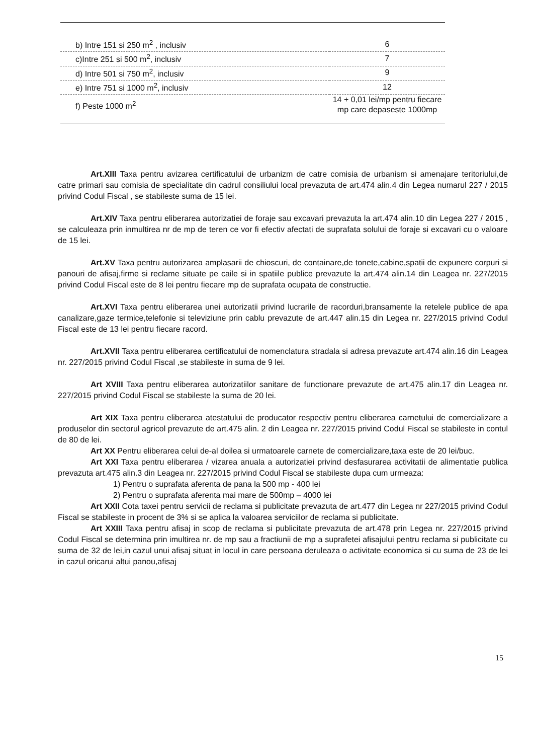| b) Intre 151 si 250 m<sup>2</sup> , inclusiv | 6 |
| c)Intre 251 si 500 m<sup>2</sup>, inclusiv | 7 |
| d) Intre 501 si 750 m<sup>2</sup>, inclusiv | 9 |
| e) Intre 751 si 1000 m<sup>2</sup>, inclusiv | 12 |
| f) Peste 1000 m<sup>2</sup> | 14 + 0,01 lei/mp pentru fiecare mp care depaseste 1000mp |
Art.XIII Taxa pentru avizarea certificatului de urbanizm de catre comisia de urbanism si amenajare teritoriului,de catre primari sau comisia de specialitate din cadrul consiliului local prevazuta de art.474 alin.4 din Legea numarul 227 / 2015 privind Codul Fiscal , se stabileste suma de 15 lei.
Art.XIV Taxa pentru eliberarea autorizatiei de foraje sau excavari prevazuta la art.474 alin.10 din Legea 227 / 2015 , se calculeaza prin inmultirea nr de mp de teren ce vor fi efectiv afectati de suprafata solului de foraje si excavari cu o valoare de 15 lei.
Art.XV Taxa pentru autorizarea amplasarii de chioscuri, de containare,de tonete,cabine,spatii de expunere corpuri si panouri de afisaj,firme si reclame situate pe caile si in spatiile publice prevazute la art.474 alin.14 din Leagea nr. 227/2015 privind Codul Fiscal este de 8 lei pentru fiecare mp de suprafata ocupata de constructie.
Art.XVI Taxa pentru eliberarea unei autorizatii privind lucrarile de racorduri,bransamente la retelele publice de apa canalizare,gaze termice,telefonie si televiziune prin cablu prevazute de art.447 alin.15 din Legea nr. 227/2015 privind Codul Fiscal este de 13 lei pentru fiecare racord.
Art.XVII Taxa pentru eliberarea certificatului de nomenclatura stradala si adresa prevazute art.474 alin.16 din Leagea nr. 227/2015 privind Codul Fiscal ,se stabileste in suma de 9 lei.
Art XVIII Taxa pentru eliberarea autorizatiilor sanitare de functionare prevazute de art.475 alin.17 din Leagea nr. 227/2015 privind Codul Fiscal se stabileste la suma de 20 lei.
Art XIX Taxa pentru eliberarea atestatului de producator respectiv pentru eliberarea carnetului de comercializare a produselor din sectorul agricol prevazute de art.475 alin. 2 din Leagea nr. 227/2015 privind Codul Fiscal se stabileste in contul de 80 de lei.
Art XX Pentru eliberarea celui de-al doilea si urmatoarele carnete de comercializare,taxa este de 20 lei/buc.
Art XXI Taxa pentru eliberarea / vizarea anuala a autorizatiei privind desfasurarea activitatii de alimentatie publica prevazuta art.475 alin.3 din Leagea nr. 227/2015 privind Codul Fiscal se stabileste dupa cum urmeaza:
1) Pentru o suprafata aferenta de pana la 500 mp - 400 lei
2) Pentru o suprafata aferenta mai mare de 500mp – 4000 lei
Art XXII Cota taxei pentru servicii de reclama si publicitate prevazuta de art.477 din Legea nr 227/2015 privind Codul Fiscal se stabileste in procent de 3% si se aplica la valoarea serviciilor de reclama si publicitate.
Art XXIII Taxa pentru afisaj in scop de reclama si publicitate prevazuta de art.478 prin Legea nr. 227/2015 privind Codul Fiscal se determina prin imultirea nr. de mp sau a fractiunii de mp a suprafetei afisajului pentru reclama si publicitate cu suma de 32 de lei,in cazul unui afisaj situat in locul in care persoana deruleaza o activitate economica si cu suma de 23 de lei in cazul oricarui altui panou,afisaj
15